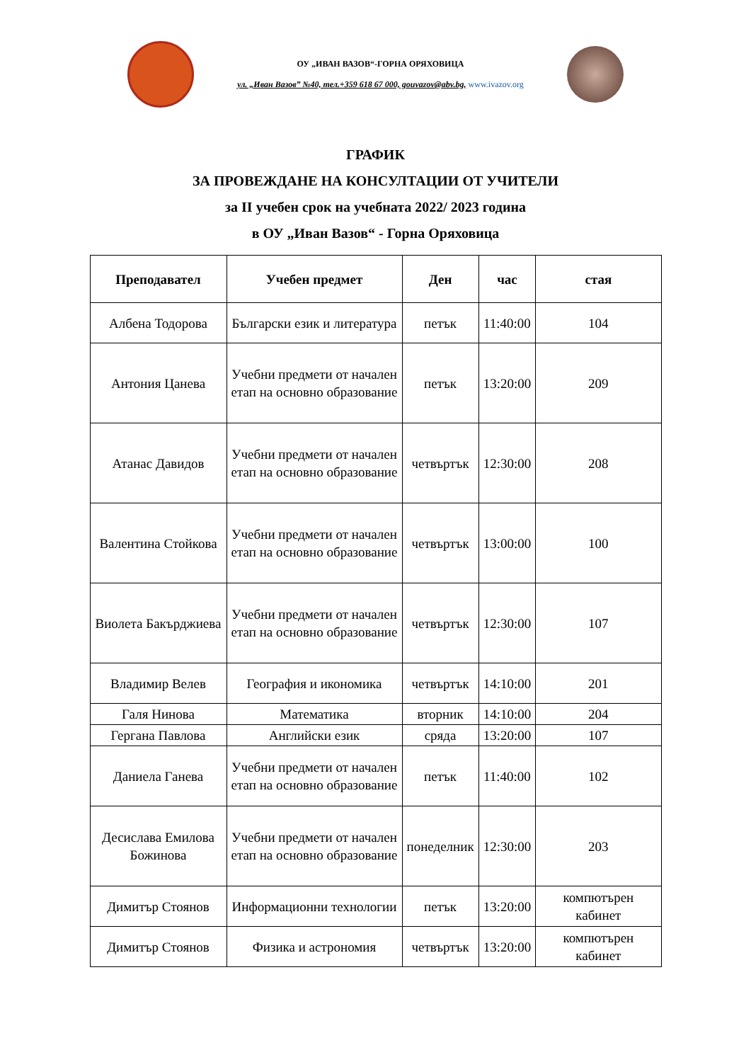ОУ „ИВАН ВАЗОВ“-ГОРНА ОРЯХОВИЦА
ул. „Иван Вазов” №40, тел.+359 618 67 000, gouvazov@abv.bg, www.ivazov.org
ГРАФИК
ЗА ПРОВЕЖДАНЕ НА КОНСУЛТАЦИИ ОТ УЧИТЕЛИ
за II учебен срок на учебната 2022/ 2023 година
в ОУ „Иван Вазов“ - Горна Оряховица
| Преподавател | Учебен предмет | Ден | час | стая |
| --- | --- | --- | --- | --- |
| Албена Тодорова | Български език и литература | петък | 11:40:00 | 104 |
| Антония Цанева | Учебни предмети от начален етап на основно образование | петък | 13:20:00 | 209 |
| Атанас Давидов | Учебни предмети от начален етап на основно образование | четвъртък | 12:30:00 | 208 |
| Валентина Стойкова | Учебни предмети от начален етап на основно образование | четвъртък | 13:00:00 | 100 |
| Виолета Бакърджиева | Учебни предмети от начален етап на основно образование | четвъртък | 12:30:00 | 107 |
| Владимир Велев | География и икономика | четвъртък | 14:10:00 | 201 |
| Галя Нинова | Математика | вторник | 14:10:00 | 204 |
| Гергана Павлова | Английски език | сряда | 13:20:00 | 107 |
| Даниела Ганева | Учебни предмети от начален етап на основно образование | петък | 11:40:00 | 102 |
| Десислава Емилова Божинова | Учебни предмети от начален етап на основно образование | понеделник | 12:30:00 | 203 |
| Димитър Стоянов | Информационни технологии | петък | 13:20:00 | компютърен кабинет |
| Димитър Стоянов | Физика и астрономия | четвъртък | 13:20:00 | компютърен кабинет |